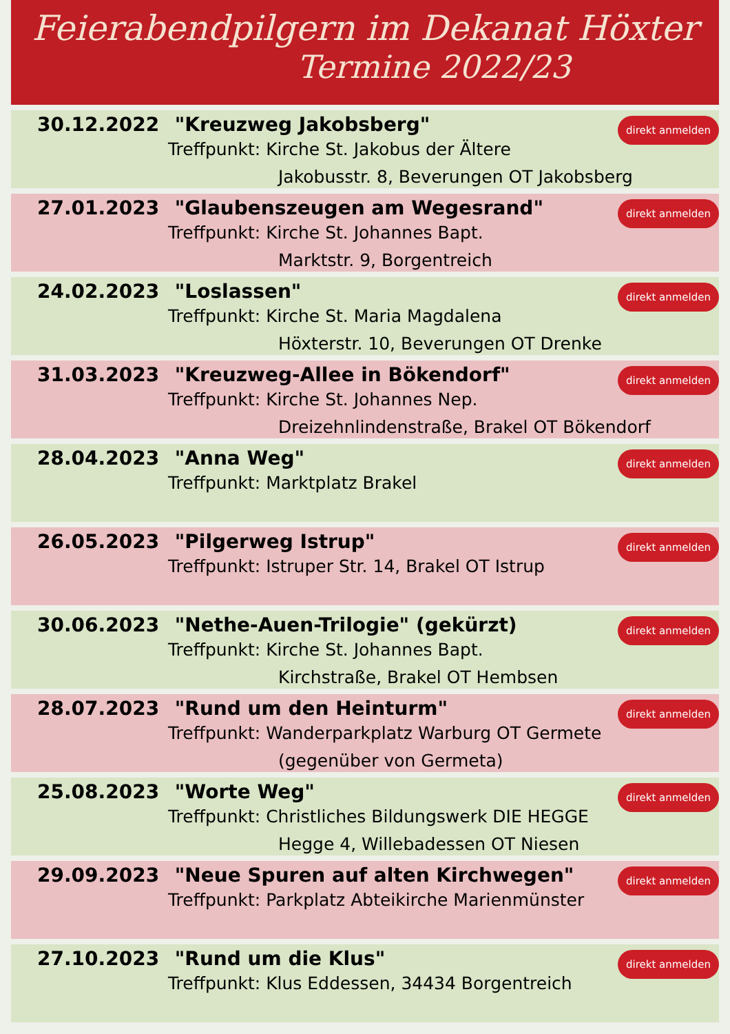Feierabendpilgern im Dekanat Höxter
Termine 2022/23
30.12.2022 "Kreuzweg Jakobsberg"
Treffpunkt: Kirche St. Jakobus der Ältere
Jakobusstr. 8, Beverungen OT Jakobsberg
direkt anmelden
27.01.2023 "Glaubenszeugen am Wegesrand"
Treffpunkt: Kirche St. Johannes Bapt.
Marktstr. 9, Borgentreich
direkt anmelden
24.02.2023 "Loslassen"
Treffpunkt: Kirche St. Maria Magdalena
Höxterstr. 10, Beverungen OT Drenke
direkt anmelden
31.03.2023 "Kreuzweg-Allee in Bökendorf"
Treffpunkt: Kirche St. Johannes Nep.
Dreizehnlindenstraße, Brakel OT Bökendorf
direkt anmelden
28.04.2023 "Anna Weg"
Treffpunkt: Marktplatz Brakel
direkt anmelden
26.05.2023 "Pilgerweg Istrup"
Treffpunkt: Istruper Str. 14, Brakel OT Istrup
direkt anmelden
30.06.2023 "Nethe-Auen-Trilogie" (gekürzt)
Treffpunkt: Kirche St. Johannes Bapt.
Kirchstraße, Brakel OT Hembsen
direkt anmelden
28.07.2023 "Rund um den Heinturm"
Treffpunkt: Wanderparkplatz Warburg OT Germete
(gegenüber von Germeta)
direkt anmelden
25.08.2023 "Worte Weg"
Treffpunkt: Christliches Bildungswerk DIE HEGGE
Hegge 4, Willebadessen OT Niesen
direkt anmelden
29.09.2023 "Neue Spuren auf alten Kirchwegen"
Treffpunkt: Parkplatz Abteikirche Marienmünster
direkt anmelden
27.10.2023 "Rund um die Klus"
Treffpunkt: Klus Eddessen, 34434 Borgentreich
direkt anmelden